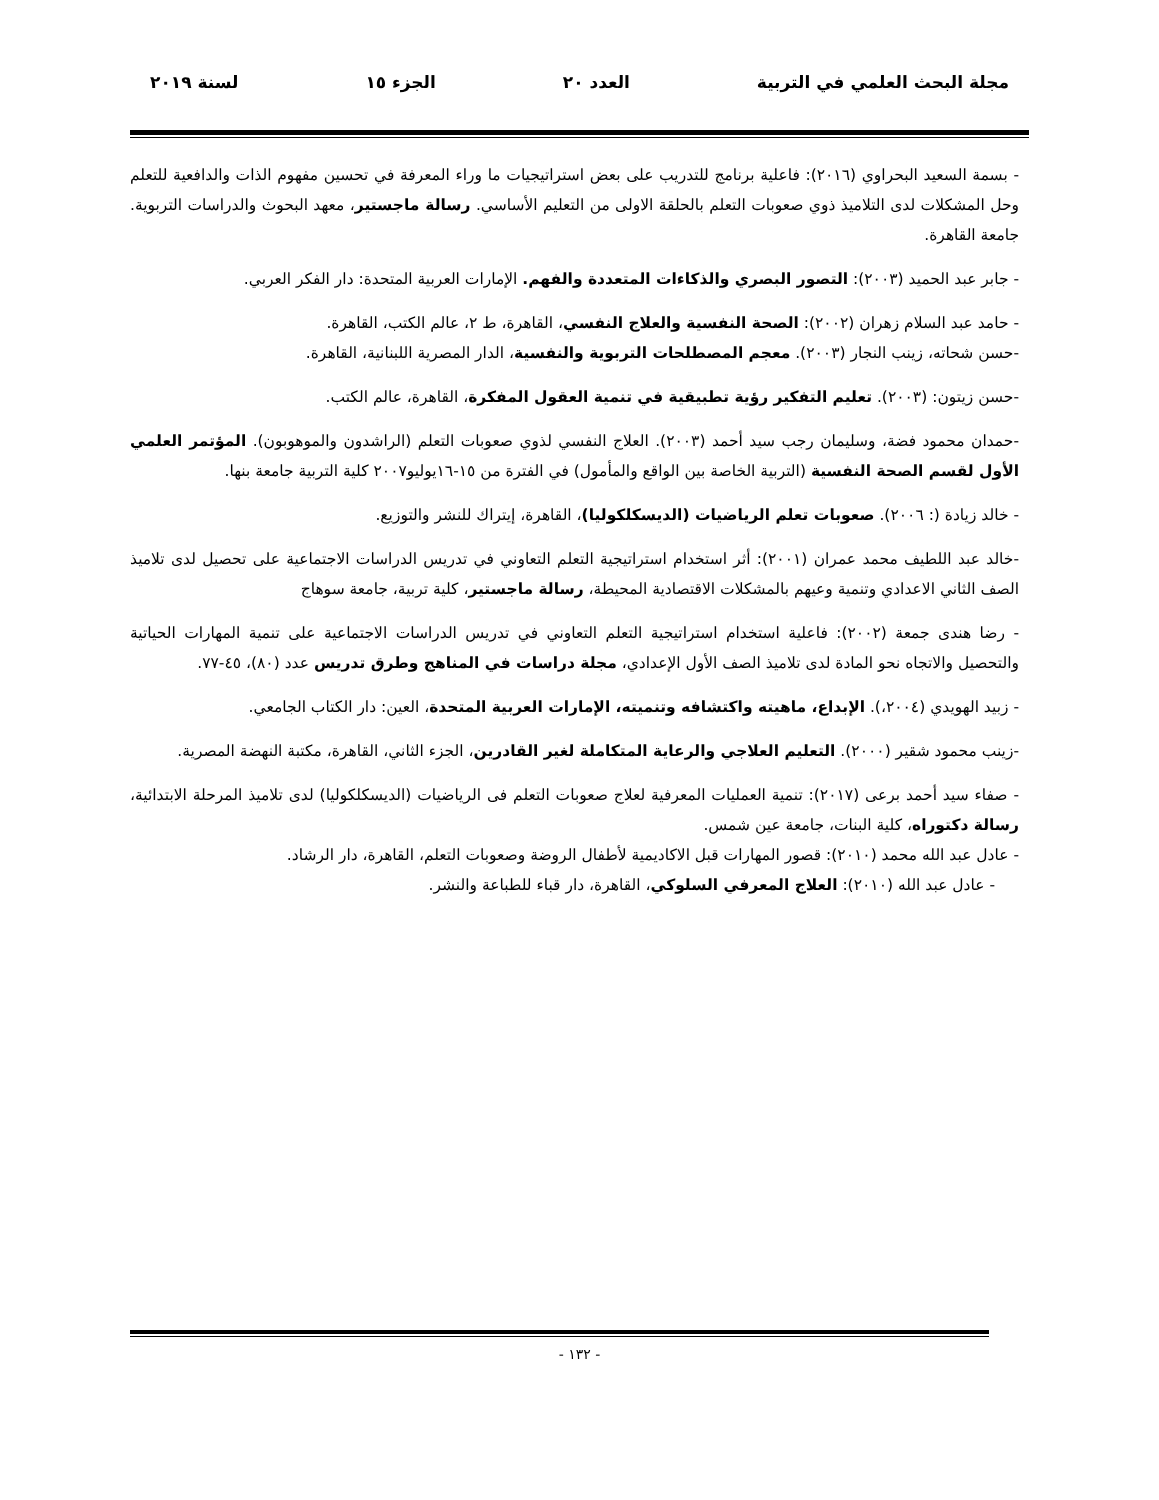مجلة البحث العلمي في التربية العدد ٢٠ الجزء ١٥ لسنة ٢٠١٩
- بسمة السعيد البحراوي (٢٠١٦): فاعلية برنامج للتدريب على بعض استراتيجيات ما وراء المعرفة في تحسين مفهوم الذات والدافعية للتعلم وحل المشكلات لدى التلاميذ ذوي صعوبات التعلم بالحلقة الاولى من التعليم الأساسي. رسالة ماجستير، معهد البحوث والدراسات التربوية. جامعة القاهرة.
- جابر عبد الحميد (٢٠٠٣): التصور البصري والذكاءات المتعددة والفهم. الإمارات العربية المتحدة: دار الفكر العربي.
- حامد عبد السلام زهران (٢٠٠٢): الصحة النفسية والعلاج النفسي، القاهرة، ط ٢، عالم الكتب، القاهرة.
-حسن شحاته، زينب النجار (٢٠٠٣). معجم المصطلحات التربوية والنفسية، الدار المصرية اللبنانية، القاهرة.
-حسن زيتون: (٢٠٠٣). تعليم التفكير رؤية تطبيقية في تنمية العقول المفكرة، القاهرة، عالم الكتب.
-حمدان محمود فضة، وسليمان رجب سيد أحمد (٢٠٠٣). العلاج النفسي لذوي صعوبات التعلم (الراشدون والموهوبون). المؤتمر العلمي الأول لقسم الصحة النفسية (التربية الخاصة بين الواقع والمأمول) في الفترة من ١٥-١٦يوليو٢٠٠٧ كلية التربية جامعة بنها.
- خالد زيادة (: ٢٠٠٦). صعوبات تعلم الرياضيات (الديسكلكوليا)، القاهرة، إيتراك للنشر والتوزيع.
-خالد عبد اللطيف محمد عمران (٢٠٠١): أثر استخدام استراتيجية التعلم التعاوني في تدريس الدراسات الاجتماعية على تحصيل لدى تلاميذ الصف الثاني الاعدادي وتنمية وعيهم بالمشكلات الاقتصادية المحيطة، رسالة ماجستير، كلية تربية، جامعة سوهاج
- رضا هندى جمعة (٢٠٠٢): فاعلية استخدام استراتيجية التعلم التعاوني في تدريس الدراسات الاجتماعية على تنمية المهارات الحياتية والتحصيل والاتجاه نحو المادة لدى تلاميذ الصف الأول الإعدادي، مجلة دراسات في المناهج وطرق تدريس عدد (٨٠)، ٤٥-٧٧.
- زبيد الهويدي (٢٠٠٤،). الإبداع، ماهيته واكتشافه وتنميته، الإمارات العربية المتحدة، العين: دار الكتاب الجامعي.
-زينب محمود شقير (٢٠٠٠). التعليم العلاجي والرعاية المتكاملة لغير القادرين، الجزء الثاني، القاهرة، مكتبة النهضة المصرية.
- صفاء سيد أحمد برعى (٢٠١٧): تنمية العمليات المعرفية لعلاج صعوبات التعلم فى الرياضيات (الديسكلكوليا) لدى تلاميذ المرحلة الابتدائية، رسالة دكتوراه، كلية البنات، جامعة عين شمس.
- عادل عبد الله محمد (٢٠١٠): قصور المهارات قبل الاكاديمية لأطفال الروضة وصعوبات التعلم، القاهرة، دار الرشاد.
- عادل عبد الله (٢٠١٠): العلاج المعرفي السلوكي، القاهرة، دار قباء للطباعة والنشر.
- ١٣٢ -